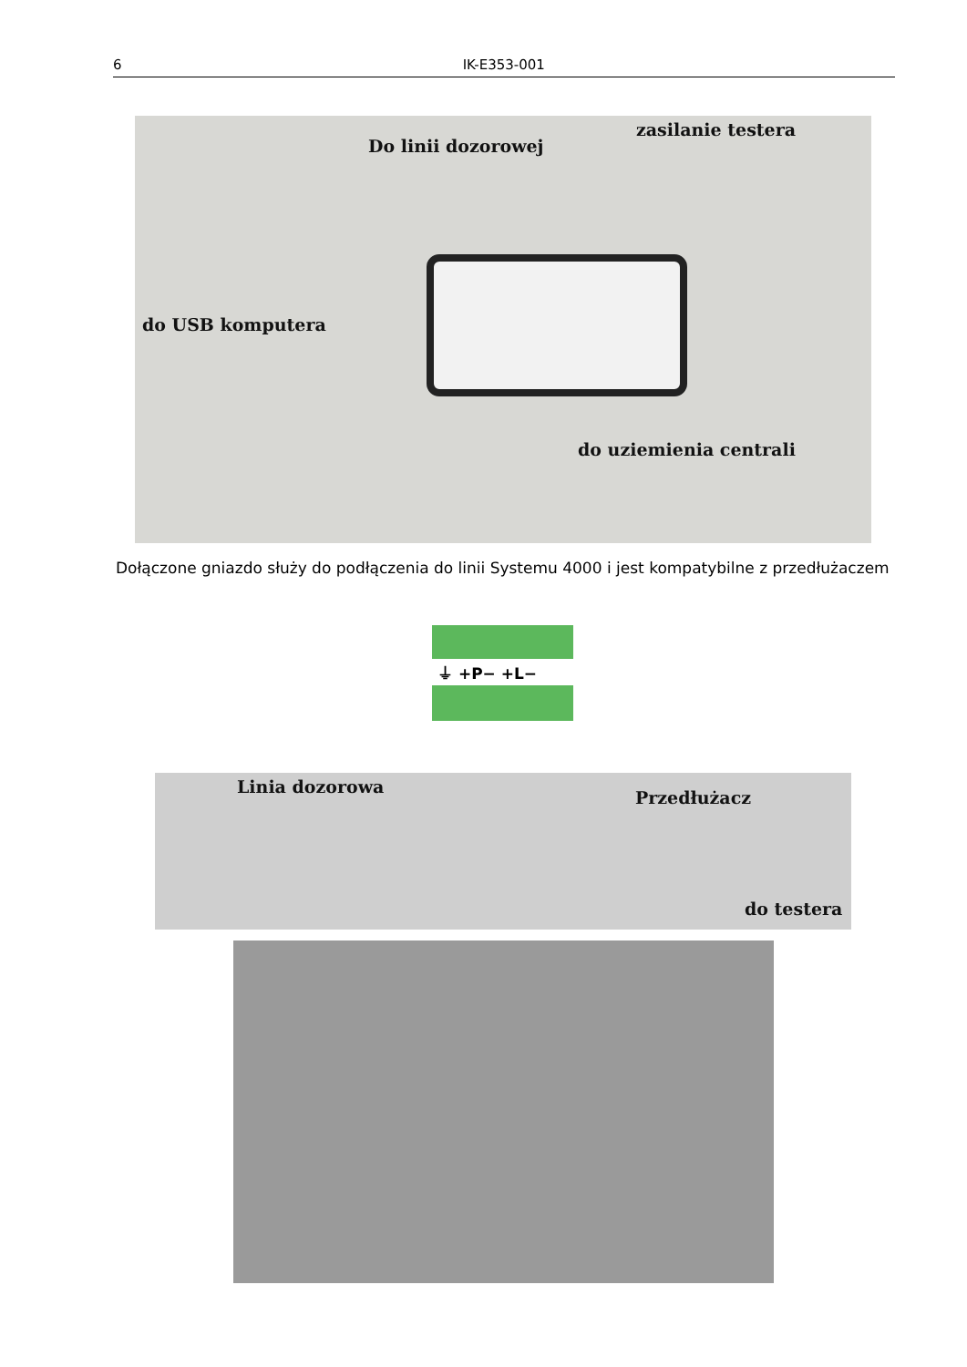6 IK-E353-001
Do linii dozorowej
zasilanie testera
do USB komputera
do uziemienia centrali
Dołączone gniazdo służy do podłączenia do linii Systemu 4000 i jest kompatybilne z przedłużaczem
⏚ +P− +L−
Linia dozorowa
Przedłużacz
do testera